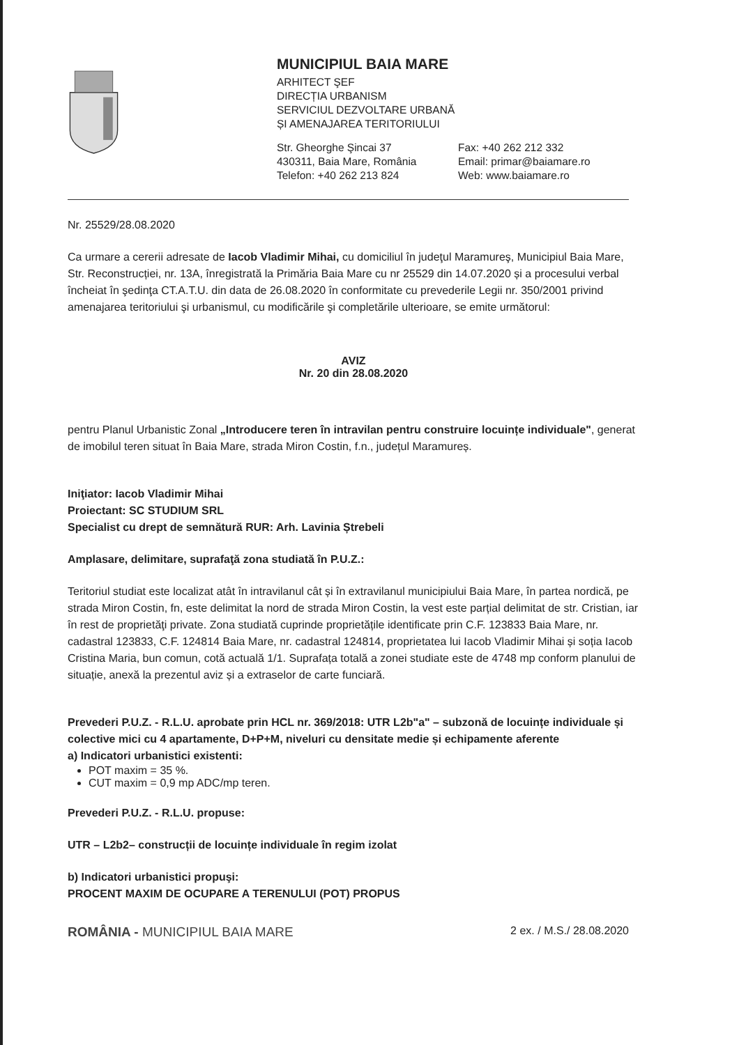MUNICIPIUL BAIA MARE
ARHITECT ŞEF
DIRECȚIA URBANISM
SERVICIUL DEZVOLTARE URBANĂ
ȘI AMENAJAREA TERITORIULUI
Str. Gheorghe Şincai 37
430311, Baia Mare, România
Telefon: +40 262 213 824
Fax: +40 262 212 332
Email: primar@baiamare.ro
Web: www.baiamare.ro
Nr. 25529/28.08.2020
Ca urmare a cererii adresate de Iacob Vladimir Mihai, cu domiciliul în judeţul Maramureş, Municipiul Baia Mare, Str. Reconstrucției, nr. 13A, înregistrată la Primăria Baia Mare cu nr 25529 din 14.07.2020 și a procesului verbal încheiat în şedinţa CT.A.T.U. din data de 26.08.2020 în conformitate cu prevederile Legii nr. 350/2001 privind amenajarea teritoriului şi urbanismul, cu modificările şi completările ulterioare, se emite următorul:
AVIZ
Nr. 20 din 28.08.2020
pentru Planul Urbanistic Zonal „Introducere teren în intravilan pentru construire locuințe individuale", generat de imobilul teren situat în Baia Mare, strada Miron Costin, f.n., județul Maramureș.
Iniţiator: Iacob Vladimir Mihai
Proiectant: SC STUDIUM SRL
Specialist cu drept de semnătură RUR: Arh. Lavinia Ștrebeli
Amplasare, delimitare, suprafaţă zona studiată în P.U.Z.:
Teritoriul studiat este localizat atât în intravilanul cât și în extravilanul municipiului Baia Mare, în partea nordică, pe strada Miron Costin, fn, este delimitat la nord de strada Miron Costin, la vest este parțial delimitat de str. Cristian, iar în rest de proprietăţi private. Zona studiată cuprinde proprietățile identificate prin C.F. 123833 Baia Mare, nr. cadastral 123833, C.F. 124814 Baia Mare, nr. cadastral 124814, proprietatea lui Iacob Vladimir Mihai și soția Iacob Cristina Maria, bun comun, cotă actuală 1/1. Suprafața totală a zonei studiate este de 4748 mp conform planului de situație, anexă la prezentul aviz și a extraselor de carte funciară.
Prevederi P.U.Z. - R.L.U. aprobate prin HCL nr. 369/2018: UTR L2b"a" – subzonă de locuințe individuale și colective mici cu 4 apartamente, D+P+M, niveluri cu densitate medie și echipamente aferente
a) Indicatori urbanistici existenti:
POT maxim = 35 %.
CUT maxim = 0,9 mp ADC/mp teren.
Prevederi P.U.Z. - R.L.U. propuse:
UTR – L2b2– construcții de locuințe individuale în regim izolat
b) Indicatori urbanistici propuşi:
PROCENT MAXIM DE OCUPARE A TERENULUI (POT) PROPUS
ROMÂNIA - MUNICIPIUL BAIA MARE 2 ex. / M.S./ 28.08.2020